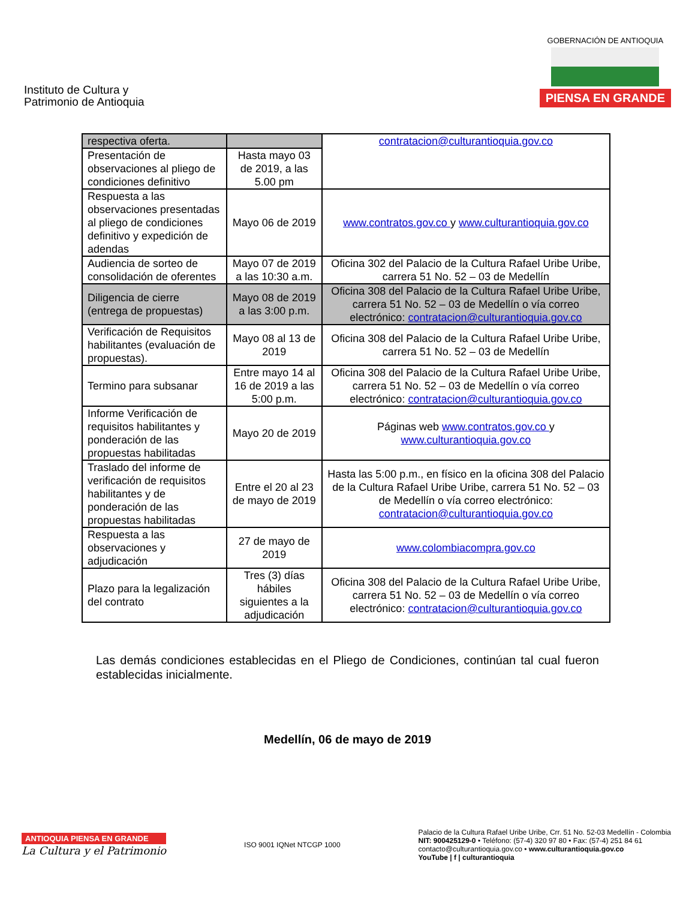Instituto de Cultura y
Patrimonio de Antioquia
GOBERNACIÓN DE ANTIOQUIA
PIENSA EN GRANDE
| respectiva oferta. | | contratacion@culturantioquia.gov.co |
| Presentación de observaciones al pliego de condiciones definitivo | Hasta mayo 03 de 2019, a las 5.00 pm | |
| Respuesta a las observaciones presentadas al pliego de condiciones definitivo y expedición de adendas | Mayo 06 de 2019 | www.contratos.gov.co y www.culturantioquia.gov.co |
| Audiencia de sorteo de consolidación de oferentes | Mayo 07 de 2019 a las 10:30 a.m. | Oficina 302 del Palacio de la Cultura Rafael Uribe Uribe, carrera 51 No. 52 – 03 de Medellín |
| Diligencia de cierre (entrega de propuestas) | Mayo 08 de 2019 a las 3:00 p.m. | Oficina 308 del Palacio de la Cultura Rafael Uribe Uribe, carrera 51 No. 52 – 03 de Medellín o vía correo electrónico: contratacion@culturantioquia.gov.co |
| Verificación de Requisitos habilitantes (evaluación de propuestas). | Mayo 08 al 13 de 2019 | Oficina 308 del Palacio de la Cultura Rafael Uribe Uribe, carrera 51 No. 52 – 03 de Medellín |
| Termino para subsanar | Entre mayo 14 al 16 de 2019 a las 5:00 p.m. | Oficina 308 del Palacio de la Cultura Rafael Uribe Uribe, carrera 51 No. 52 – 03 de Medellín o vía correo electrónico: contratacion@culturantioquia.gov.co |
| Informe Verificación de requisitos habilitantes y ponderación de las propuestas habilitadas | Mayo 20 de 2019 | Páginas web www.contratos.gov.co y www.culturantioquia.gov.co |
| Traslado del informe de verificación de requisitos habilitantes y de ponderación de las propuestas habilitadas | Entre el 20 al 23 de mayo de 2019 | Hasta las 5:00 p.m., en físico en la oficina 308 del Palacio de la Cultura Rafael Uribe Uribe, carrera 51 No. 52 – 03 de Medellín o vía correo electrónico: contratacion@culturantioquia.gov.co |
| Respuesta a las observaciones y adjudicación | 27 de mayo de 2019 | www.colombiacompra.gov.co |
| Plazo para la legalización del contrato | Tres (3) días hábiles siguientes a la adjudicación | Oficina 308 del Palacio de la Cultura Rafael Uribe Uribe, carrera 51 No. 52 – 03 de Medellín o vía correo electrónico: contratacion@culturantioquia.gov.co |
Las demás condiciones establecidas en el Pliego de Condiciones, continúan tal cual fueron establecidas inicialmente.
Medellín, 06 de mayo de 2019
ANTIOQUIA PIENSA EN GRANDE
La Cultura y el Patrimonio
ISO 9001 IQNet NTCGP 1000
Palacio de la Cultura Rafael Uribe Uribe, Crr. 51 No. 52-03 Medellín - Colombia
NIT: 900425129-0 • Teléfono: (57-4) 320 97 80 • Fax: (57-4) 251 84 61
contacto@culturantioquia.gov.co • www.culturantioquia.gov.co
YouTube | f | culturantioquia